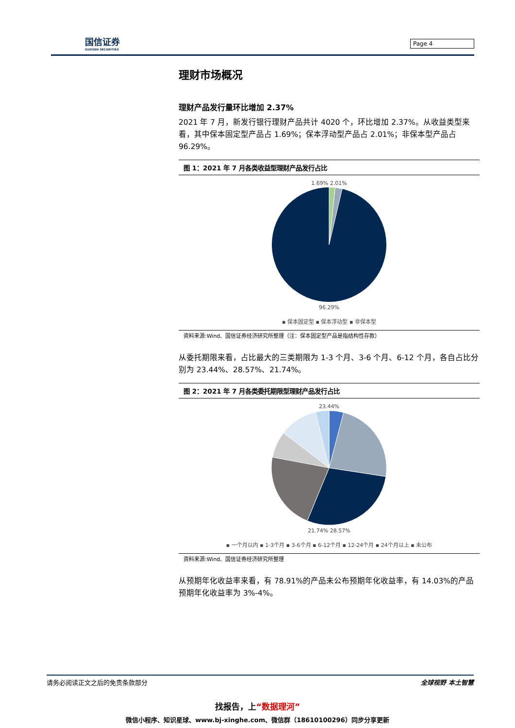国信证券
GUOSEN SECURITIES
Page 4
理财市场概况
理财产品发行量环比增加 2.37%
2021 年 7 月，新发行银行理财产品共计 4020 个，环比增加 2.37%。从收益类型来看，其中保本固定型产品占 1.69%；保本浮动型产品占 2.01%；非保本型产品占 96.29%。
图 1：2021 年 7 月各类收益型理财产品发行占比
1.69% 2.01%
96.29%
▪ 保本固定型 ▪ 保本浮动型 ▪ 非保本型
资料来源:Wind、国信证券经济研究所整理（注：保本固定型产品是指结构性存款）
从委托期限来看，占比最大的三类期限为 1-3 个月、3-6 个月、6-12 个月，各自占比分别为 23.44%、28.57%、21.74%。
图 2：2021 年 7 月各类委托期限型理财产品发行占比
23.44%
21.74% 28.57%
▪ 一个月以内 ▪ 1-3个月 ▪ 3-6个月 ▪ 6-12个月 ▪ 12-24个月 ▪ 24个月以上 ▪ 未公布
资料来源:Wind、国信证券经济研究所整理
从预期年化收益率来看，有 78.91%的产品未公布预期年化收益率，有 14.03%的产品预期年化收益率为 3%-4%。
请务必阅读正文之后的免责条款部分 全球视野 本土智慧
找报告，上“数据理河”
微信小程序、知识星球、www.bj-xinghe.com、微信群（18610100296）同步分享更新